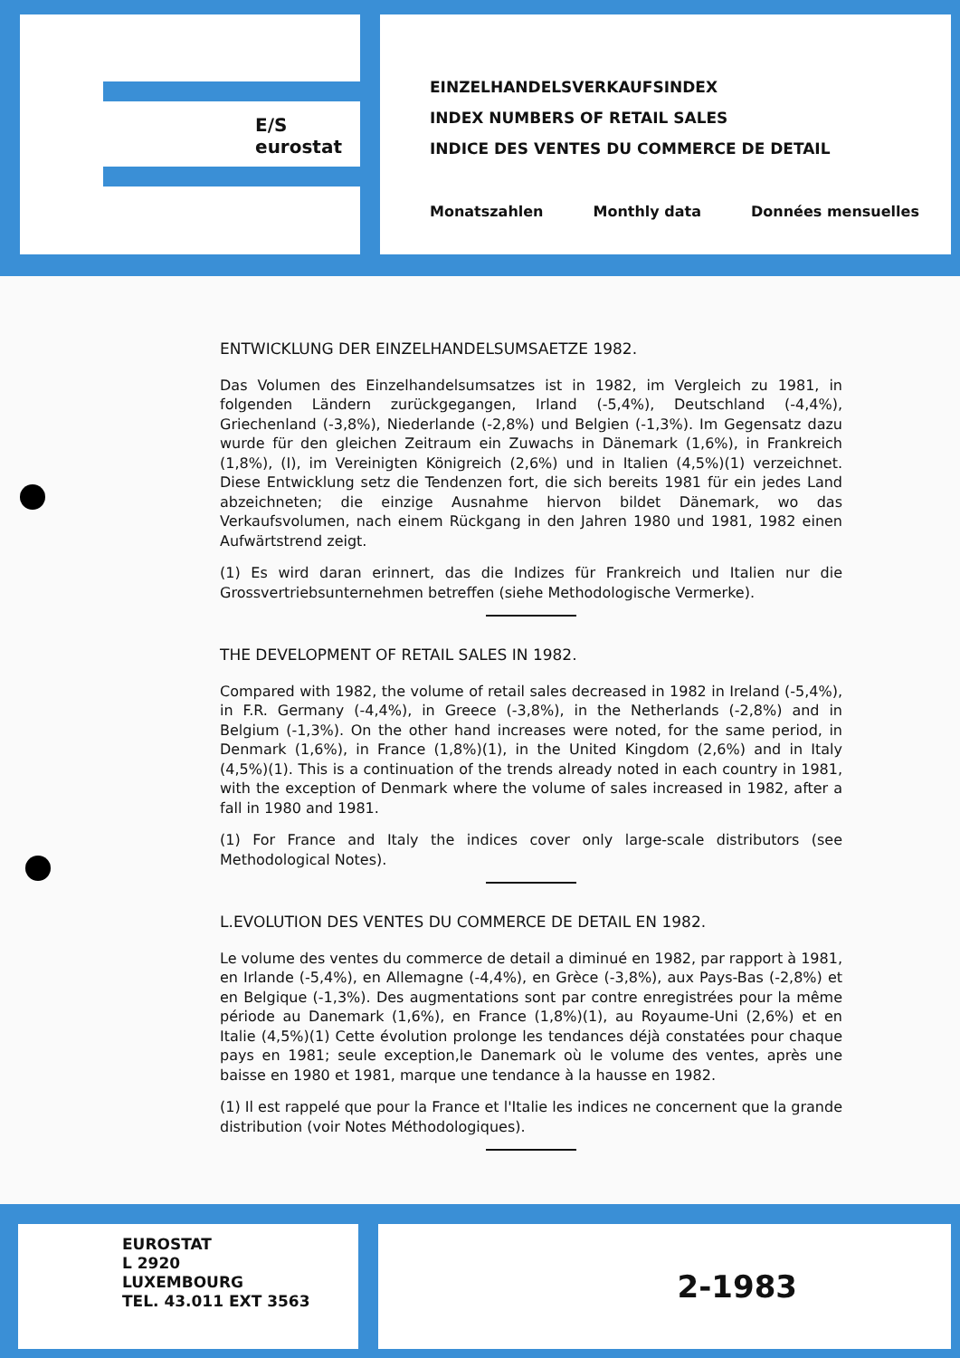E/S
eurostat
EINZELHANDELSVERKAUFSINDEX
INDEX NUMBERS OF RETAIL SALES
INDICE DES VENTES DU COMMERCE DE DETAIL
Monatszahlen Monthly data Données mensuelles
ENTWICKLUNG DER EINZELHANDELSUMSAETZE 1982.
Das Volumen des Einzelhandelsumsatzes ist in 1982, im Vergleich zu 1981, in folgenden Ländern zurückgegangen, Irland (-5,4%), Deutschland (-4,4%), Griechenland (-3,8%), Niederlande (-2,8%) und Belgien (-1,3%). Im Gegensatz dazu wurde für den gleichen Zeitraum ein Zuwachs in Dänemark (1,6%), in Frankreich (1,8%), (I), im Vereinigten Königreich (2,6%) und in Italien (4,5%)(1) verzeichnet. Diese Entwicklung setz die Tendenzen fort, die sich bereits 1981 für ein jedes Land abzeichneten; die einzige Ausnahme hiervon bildet Dänemark, wo das Verkaufsvolumen, nach einem Rückgang in den Jahren 1980 und 1981, 1982 einen Aufwärtstrend zeigt.
(1) Es wird daran erinnert, das die Indizes für Frankreich und Italien nur die Grossvertriebsunternehmen betreffen (siehe Methodologische Vermerke).
THE DEVELOPMENT OF RETAIL SALES IN 1982.
Compared with 1982, the volume of retail sales decreased in 1982 in Ireland (-5,4%), in F.R. Germany (-4,4%), in Greece (-3,8%), in the Netherlands (-2,8%) and in Belgium (-1,3%). On the other hand increases were noted, for the same period, in Denmark (1,6%), in France (1,8%)(1), in the United Kingdom (2,6%) and in Italy (4,5%)(1). This is a continuation of the trends already noted in each country in 1981, with the exception of Denmark where the volume of sales increased in 1982, after a fall in 1980 and 1981.
(1) For France and Italy the indices cover only large-scale distributors (see Methodological Notes).
L.EVOLUTION DES VENTES DU COMMERCE DE DETAIL EN 1982.
Le volume des ventes du commerce de detail a diminué en 1982, par rapport à 1981, en Irlande (-5,4%), en Allemagne (-4,4%), en Grèce (-3,8%), aux Pays-Bas (-2,8%) et en Belgique (-1,3%). Des augmentations sont par contre enregistrées pour la même période au Danemark (1,6%), en France (1,8%)(1), au Royaume-Uni (2,6%) et en Italie (4,5%)(1) Cette évolution prolonge les tendances déjà constatées pour chaque pays en 1981; seule exception,le Danemark où le volume des ventes, après une baisse en 1980 et 1981, marque une tendance à la hausse en 1982.
(1) Il est rappelé que pour la France et l'Italie les indices ne concernent que la grande distribution (voir Notes Méthodologiques).
EUROSTAT
L 2920
LUXEMBOURG
TEL. 43.011 EXT 3563
2-1983